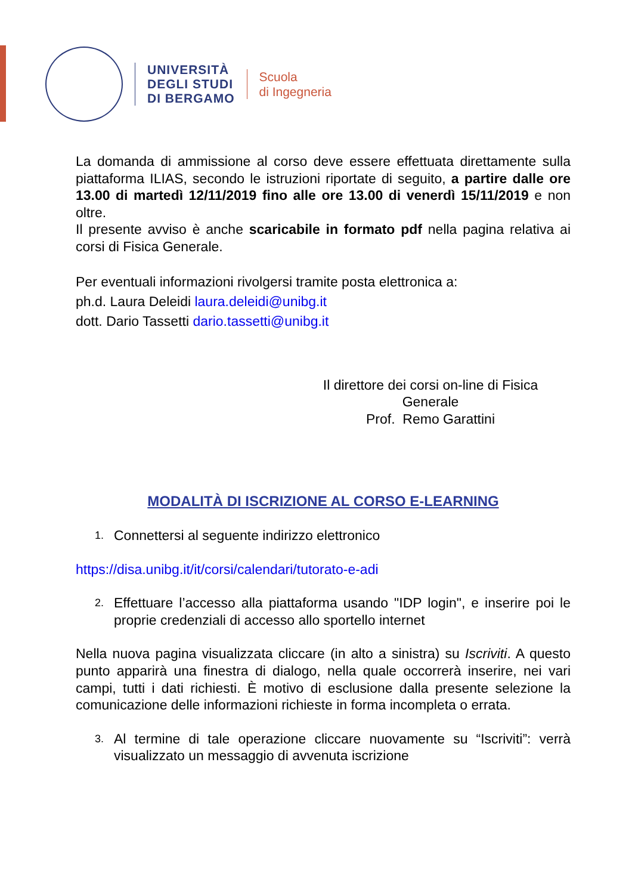UNIVERSITÀ
DEGLI STUDI
DI BERGAMO
Scuola
di Ingegneria
La domanda di ammissione al corso deve essere effettuata direttamente sulla piattaforma ILIAS, secondo le istruzioni riportate di seguito, a partire dalle ore 13.00 di martedì 12/11/2019 fino alle ore 13.00 di venerdì 15/11/2019 e non oltre.
Il presente avviso è anche scaricabile in formato pdf nella pagina relativa ai corsi di Fisica Generale.
Per eventuali informazioni rivolgersi tramite posta elettronica a:
ph.d. Laura Deleidi laura.deleidi@unibg.it
dott. Dario Tassetti dario.tassetti@unibg.it
Il direttore dei corsi on-line di Fisica Generale
Prof. Remo Garattini
MODALITÀ DI ISCRIZIONE AL CORSO E-LEARNING
1. Connettersi al seguente indirizzo elettronico
https://disa.unibg.it/it/corsi/calendari/tutorato-e-adi
2. Effettuare l’accesso alla piattaforma usando "IDP login", e inserire poi le proprie credenziali di accesso allo sportello internet
Nella nuova pagina visualizzata cliccare (in alto a sinistra) su Iscriviti. A questo punto apparirà una finestra di dialogo, nella quale occorrerà inserire, nei vari campi, tutti i dati richiesti. È motivo di esclusione dalla presente selezione la comunicazione delle informazioni richieste in forma incompleta o errata.
3. Al termine di tale operazione cliccare nuovamente su “Iscriviti”: verrà visualizzato un messaggio di avvenuta iscrizione